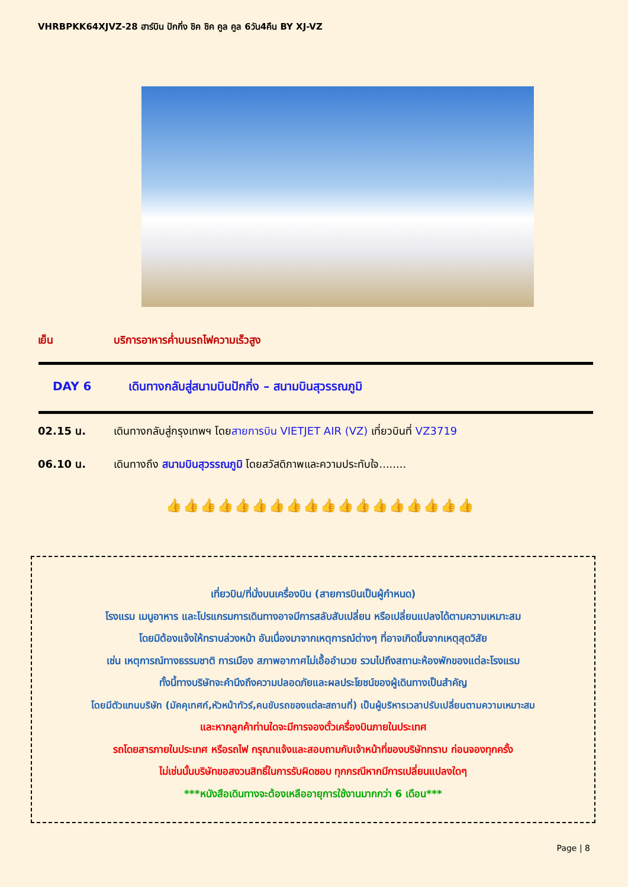VHRBPKK64XJVZ-28 ฮาร์บิน ปักกิ่ง ชิค ชิค คูล คูล 6วัน4คืน BY XJ-VZ
เย็น บริการอาหารค่ำบนรถไฟความเร็วสูง
DAY 6 เดินทางกลับสู่สนามบินปักกิ่ง – สนามบินสุวรรณภูมิ
02.15 น. เดินทางกลับสู่กรุงเทพฯ โดยสายการบิน VIETJET AIR (VZ) เที่ยวบินที่ VZ3719
06.10 น. เดินทางถึง สนามบินสุวรรณภูมิ โดยสวัสดิภาพและความประทับใจ........
👍👍👍👍👍👍👍👍👍👍👍👍👍👍👍👍👍👍
เที่ยวบิน/ที่นั่งบนเครื่องบิน (สายการบินเป็นผู้กำหนด)
โรงแรม เมนูอาหาร และโปรแกรมการเดินทางอาจมีการสลับสับเปลี่ยน หรือเปลี่ยนแปลงได้ตามความเหมาะสม
โดยมิต้องแจ้งให้ทราบล่วงหน้า อันเนื่องมาจากเหตุการณ์ต่างๆ ที่อาจเกิดขึ้นจากเหตุสุดวิสัย
เช่น เหตุการณ์ทางธรรมชาติ การเมือง สภาพอากาศไม่เอื้ออำนวย รวมไปถึงสถานะห้องพักของแต่ละโรงแรม
ทั้งนี้ทางบริษัทจะคำนึงถึงความปลอดภัยและผลประโยชน์ของผู้เดินทางเป็นสำคัญ
โดยมีตัวแทนบริษัท (มัคคุเทศก์,หัวหน้าทัวร์,คนขับรถของแต่ละสถานที่) เป็นผู้บริหารเวลาปรับเปลี่ยนตามความเหมาะสม
และหากลูกค้าท่านใดจะมีการจองตั๋วเครื่องบินภายในประเทศ
รถโดยสารภายในประเทศ หรือรถไฟ กรุณาแจ้งและสอบถามกับเจ้าหน้าที่ของบริษัททราบ ก่อนจองทุกครั้ง
ไม่เช่นนั้นบริษัทขอสงวนสิทธิ์ในการรับผิดชอบ ทุกกรณีหากมีการเปลี่ยนแปลงใดๆ
***หนังสือเดินทางจะต้องเหลืออายุการใช้งานมากกว่า 6 เดือน***
Page | 8